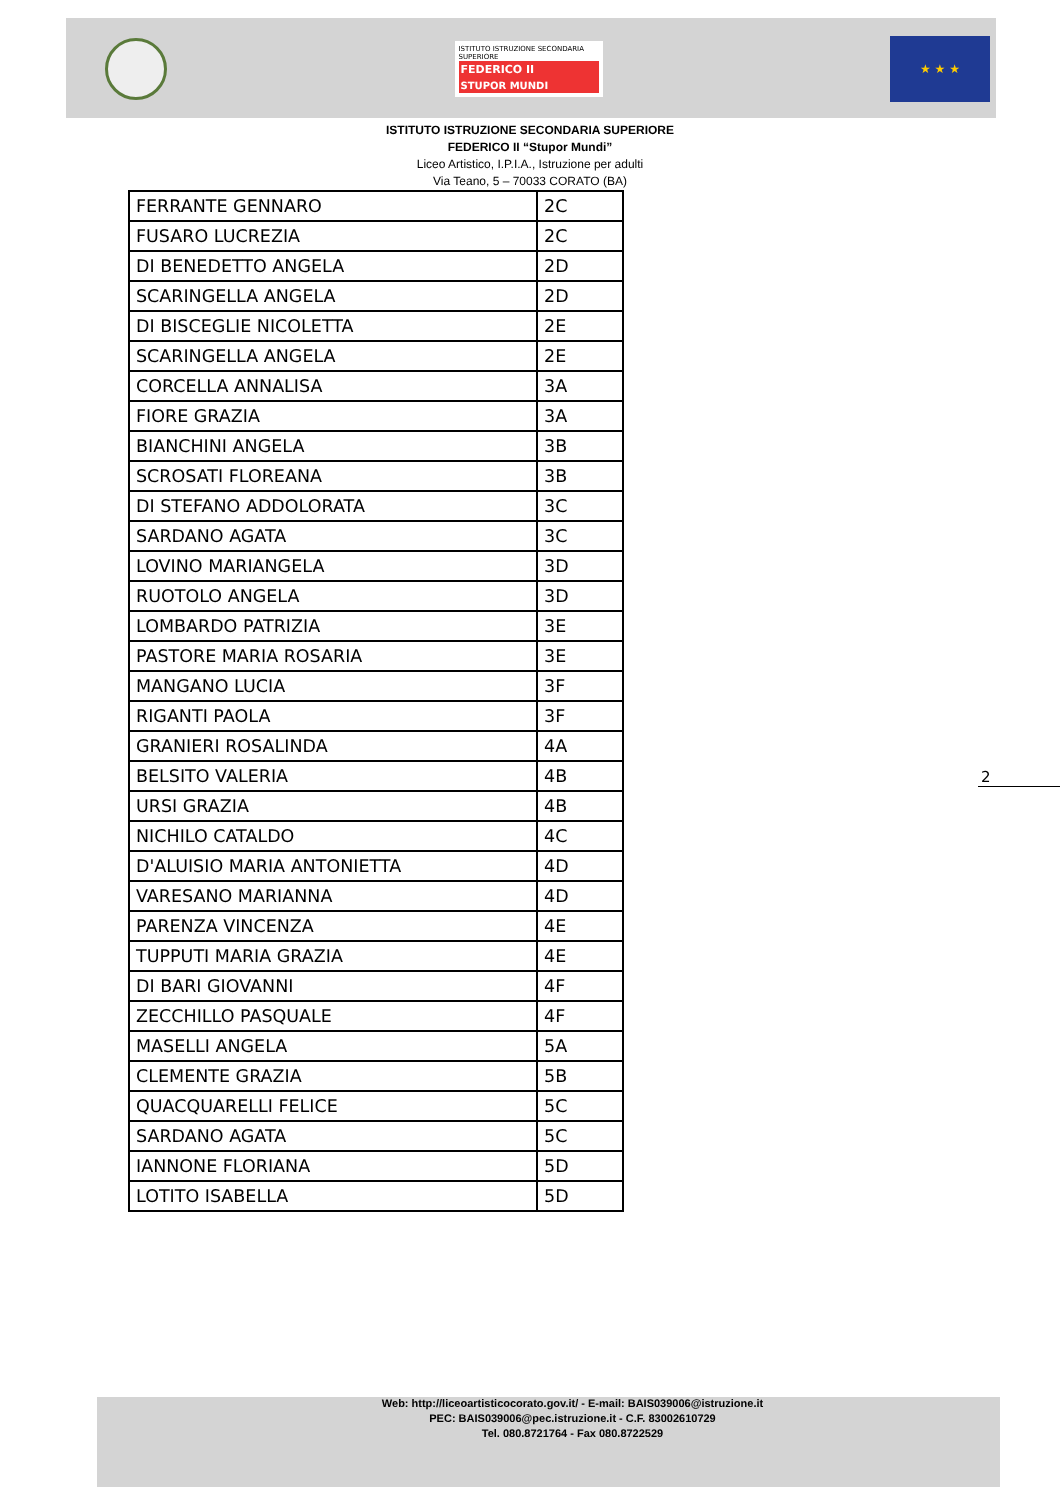ISTITUTO ISTRUZIONE SECONDARIA SUPERIORE
FEDERICO II
STUPOR MUNDI
★ ★ ★
ISTITUTO ISTRUZIONE SECONDARIA SUPERIORE
FEDERICO II “Stupor Mundi”
Liceo Artistico, I.P.I.A., Istruzione per adulti
Via Teano, 5 – 70033 CORATO (BA)
| FERRANTE GENNARO | 2C |
| FUSARO LUCREZIA | 2C |
| DI BENEDETTO ANGELA | 2D |
| SCARINGELLA ANGELA | 2D |
| DI BISCEGLIE NICOLETTA | 2E |
| SCARINGELLA ANGELA | 2E |
| CORCELLA ANNALISA | 3A |
| FIORE GRAZIA | 3A |
| BIANCHINI ANGELA | 3B |
| SCROSATI FLOREANA | 3B |
| DI STEFANO ADDOLORATA | 3C |
| SARDANO AGATA | 3C |
| LOVINO MARIANGELA | 3D |
| RUOTOLO ANGELA | 3D |
| LOMBARDO PATRIZIA | 3E |
| PASTORE MARIA ROSARIA | 3E |
| MANGANO LUCIA | 3F |
| RIGANTI PAOLA | 3F |
| GRANIERI ROSALINDA | 4A |
| BELSITO VALERIA | 4B |
| URSI GRAZIA | 4B |
| NICHILO CATALDO | 4C |
| D'ALUISIO MARIA ANTONIETTA | 4D |
| VARESANO MARIANNA | 4D |
| PARENZA VINCENZA | 4E |
| TUPPUTI MARIA GRAZIA | 4E |
| DI BARI GIOVANNI | 4F |
| ZECCHILLO PASQUALE | 4F |
| MASELLI ANGELA | 5A |
| CLEMENTE GRAZIA | 5B |
| QUACQUARELLI FELICE | 5C |
| SARDANO AGATA | 5C |
| IANNONE FLORIANA | 5D |
| LOTITO ISABELLA | 5D |
2
Web: http://liceoartisticocorato.gov.it/ - E-mail: BAIS039006@istruzione.it
PEC: BAIS039006@pec.istruzione.it - C.F. 83002610729
Tel. 080.8721764 - Fax 080.8722529